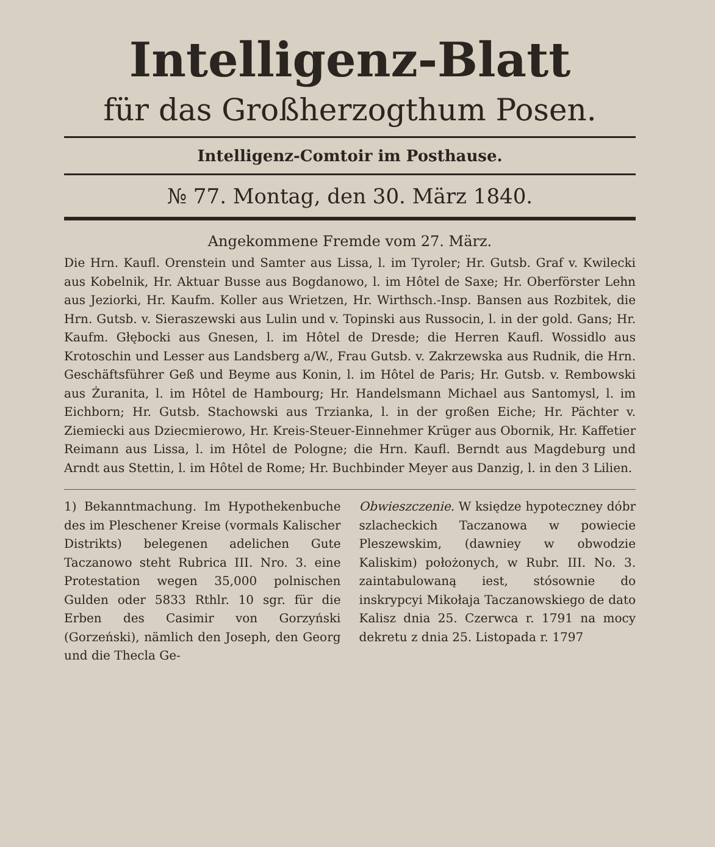Intelligenz-Blatt
für das Großherzogthum Posen.
Intelligenz-Comtoir im Posthause.
№ 77. Montag, den 30. März 1840.
Angekommene Fremde vom 27. März.
Die Hrn. Kaufl. Orenstein und Samter aus Lissa, l. im Tyroler; Hr. Gutsb. Graf v. Kwilecki aus Kobelnik, Hr. Aktuar Busse aus Bogdanowo, l. im Hôtel de Saxe; Hr. Oberförster Lehn aus Jeziorki, Hr. Kaufm. Koller aus Wrietzen, Hr. Wirthsch.-Insp. Bansen aus Rozbitek, die Hrn. Gutsb. v. Sieraszewski aus Lulin und v. Topinski aus Russocin, l. in der gold. Gans; Hr. Kaufm. Głębocki aus Gnesen, l. im Hôtel de Dresde; die Herren Kaufl. Wossidlo aus Krotoschin und Lesser aus Landsberg a/W., Frau Gutsb. v. Zakrzewska aus Rudnik, die Hrn. Geschäftsführer Geß und Beyme aus Konin, l. im Hôtel de Paris; Hr. Gutsb. v. Rembowski aus Żuranita, l. im Hôtel de Hambourg; Hr. Handelsmann Michael aus Santomysl, l. im Eichborn; Hr. Gutsb. Stachowski aus Trzianka, l. in der großen Eiche; Hr. Pächter v. Ziemiecki aus Dziecmierowo, Hr. Kreis-Steuer-Einnehmer Krüger aus Obornik, Hr. Kaffetier Reimann aus Lissa, l. im Hôtel de Pologne; die Hrn. Kaufl. Berndt aus Magdeburg und Arndt aus Stettin, l. im Hôtel de Rome; Hr. Buchbinder Meyer aus Danzig, l. in den 3 Lilien.
1) Bekanntmachung. Im Hypothekenbuche des im Pleschener Kreise (vormals Kalischer Distrikts) belegenen adelichen Gute Taczanowo steht Rubrica III. Nro. 3. eine Protestation wegen 35,000 polnischen Gulden oder 5833 Rthlr. 10 sgr. für die Erben des Casimir von Gorzyński (Gorzeński), nämlich den Joseph, den Georg und die Thecla Ge-
Obwieszczenie. W księdze hypoteczney dóbr szlacheckich Taczanowa w powiecie Pleszewskim, (dawniey w obwodzie Kaliskim) położonych, w Rubr. III. No. 3. zaintabulowaną iest, stósownie do inskrypcyi Mikołaja Taczanowskiego de dato Kalisz dnia 25. Czerwca r. 1791 na mocy dekretu z dnia 25. Listopada r. 1797